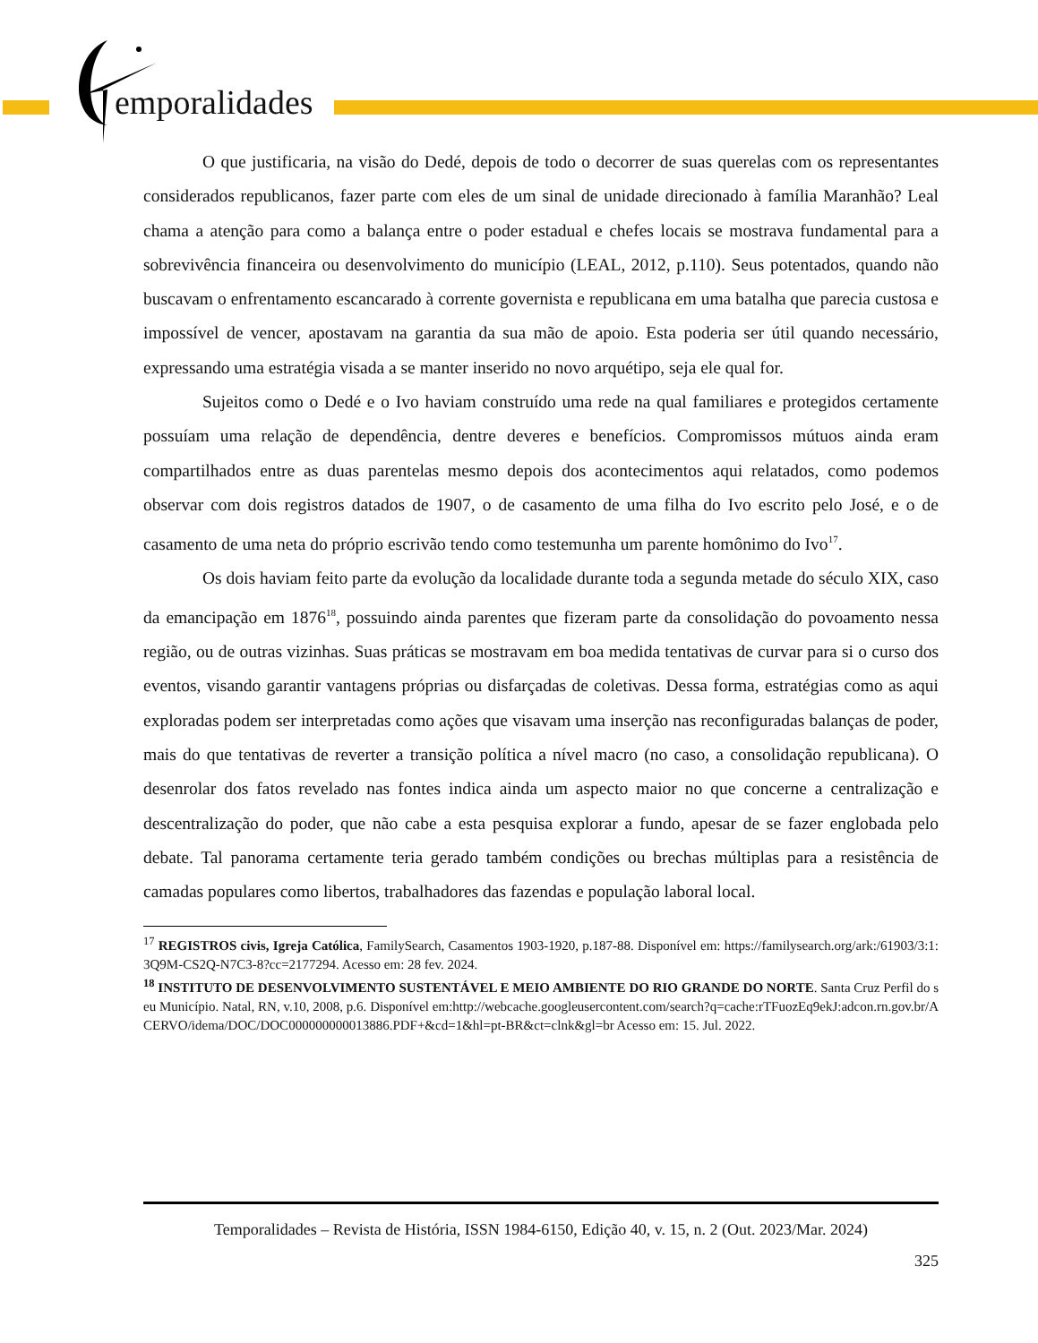emporalidades
O que justificaria, na visão do Dedé, depois de todo o decorrer de suas querelas com os representantes considerados republicanos, fazer parte com eles de um sinal de unidade direcionado à família Maranhão? Leal chama a atenção para como a balança entre o poder estadual e chefes locais se mostrava fundamental para a sobrevivência financeira ou desenvolvimento do município (LEAL, 2012, p.110). Seus potentados, quando não buscavam o enfrentamento escancarado à corrente governista e republicana em uma batalha que parecia custosa e impossível de vencer, apostavam na garantia da sua mão de apoio. Esta poderia ser útil quando necessário, expressando uma estratégia visada a se manter inserido no novo arquétipo, seja ele qual for.
Sujeitos como o Dedé e o Ivo haviam construído uma rede na qual familiares e protegidos certamente possuíam uma relação de dependência, dentre deveres e benefícios. Compromissos mútuos ainda eram compartilhados entre as duas parentelas mesmo depois dos acontecimentos aqui relatados, como podemos observar com dois registros datados de 1907, o de casamento de uma filha do Ivo escrito pelo José, e o de casamento de uma neta do próprio escrivão tendo como testemunha um parente homônimo do Ivo<sup>17</sup>.
Os dois haviam feito parte da evolução da localidade durante toda a segunda metade do século XIX, caso da emancipação em 1876<sup>18</sup>, possuindo ainda parentes que fizeram parte da consolidação do povoamento nessa região, ou de outras vizinhas. Suas práticas se mostravam em boa medida tentativas de curvar para si o curso dos eventos, visando garantir vantagens próprias ou disfarçadas de coletivas. Dessa forma, estratégias como as aqui exploradas podem ser interpretadas como ações que visavam uma inserção nas reconfiguradas balanças de poder, mais do que tentativas de reverter a transição política a nível macro (no caso, a consolidação republicana). O desenrolar dos fatos revelado nas fontes indica ainda um aspecto maior no que concerne a centralização e descentralização do poder, que não cabe a esta pesquisa explorar a fundo, apesar de se fazer englobada pelo debate. Tal panorama certamente teria gerado também condições ou brechas múltiplas para a resistência de camadas populares como libertos, trabalhadores das fazendas e população laboral local.
<sup>17</sup> REGISTROS civis, Igreja Católica, FamilySearch, Casamentos 1903-1920, p.187-88. Disponível em: https://familysearch.org/ark:/61903/3:1:3Q9M-CS2Q-N7C3-8?cc=2177294. Acesso em: 28 fev. 2024.
<sup>18</sup> INSTITUTO DE DESENVOLVIMENTO SUSTENTÁVEL E MEIO AMBIENTE DO RIO GRANDE DO NORTE. Santa Cruz Perfil do seu Município. Natal, RN, v.10, 2008, p.6. Disponível em:http://webcache.googleusercontent.com/search?q=cache:rTFuozEq9ekJ:adcon.rn.gov.br/ACERVO/idema/DOC/DOC000000000013886.PDF+&cd=1&hl=pt-BR&ct=clnk&gl=br Acesso em: 15. Jul. 2022.
Temporalidades – Revista de História, ISSN 1984-6150, Edição 40, v. 15, n. 2 (Out. 2023/Mar. 2024)
325